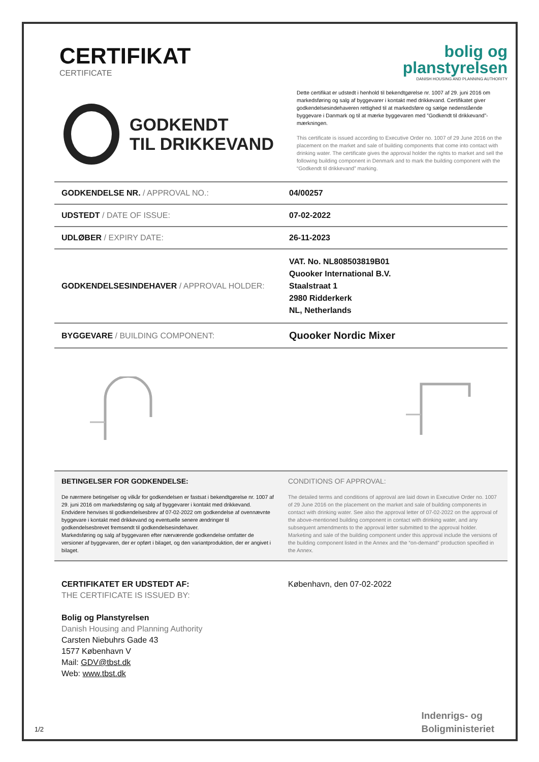CERTIFIKAT
CERTIFICATE
bolig og
planstyrelsen
DANISH HOUSING AND PLANNING AUTHORITY
GODKENDT
TIL DRIKKEVAND
Dette certifikat er udstedt i henhold til bekendtgørelse nr. 1007 af 29. juni 2016 om markedsføring og salg af byggevarer i kontakt med drikkevand. Certifikatet giver godkendelsesindehaveren rettighed til at markedsføre og sælge nedenstående byggevare i Danmark og til at mærke byggevaren med ”Godkendt til drikkevand”-mærkningen.
This certificate is issued according to Executive Order no. 1007 of 29 June 2016 on the placement on the market and sale of building components that come into contact with drinking water. The certificate gives the approval holder the rights to market and sell the following building component in Denmark and to mark the building component with the “Godkendt til drikkevand” marking.
| GODKENDELSE NR. / APPROVAL NO.: | 04/00257 |
| UDSTEDT / DATE OF ISSUE: | 07-02-2022 |
| UDLØBER / EXPIRY DATE: | 26-11-2023 |
| GODKENDELSESINDEHAVER / APPROVAL HOLDER: | VAT. No. NL808503819B01 Quooker International B.V. Staalstraat 1 2980 Ridderkerk NL, Netherlands |
| BYGGEVARE / BUILDING COMPONENT: | Quooker Nordic Mixer |
BETINGELSER FOR GODKENDELSE:
De nærmere betingelser og vilkår for godkendelsen er fastsat i bekendtgørelse nr. 1007 af 29. juni 2016 om markedsføring og salg af byggevarer i kontakt med drikkevand. Endvidere henvises til godkendelsesbrev af 07-02-2022 om godkendelse af ovennævnte byggevare i kontakt med drikkevand og eventuelle senere ændringer til godkendelsesbrevet fremsendt til godkendelsesindehaver.
Markedsføring og salg af byggevaren efter nærværende godkendelse omfatter de versioner af byggevaren, der er opført i bilaget, og den variantproduktion, der er angivet i bilaget.
CONDITIONS OF APPROVAL:
The detailed terms and conditions of approval are laid down in Executive Order no. 1007 of 29 June 2016 on the placement on the market and sale of building components in contact with drinking water. See also the approval letter of 07-02-2022 on the approval of the above-mentioned building component in contact with drinking water, and any subsequent amendments to the approval letter submitted to the approval holder.
Marketing and sale of the building component under this approval include the versions of the building component listed in the Annex and the “on-demand” production specified in the Annex.
CERTIFIKATET ER UDSTEDT AF:
THE CERTIFICATE IS ISSUED BY:
Bolig og Planstyrelsen
Danish Housing and Planning Authority
Carsten Niebuhrs Gade 43
1577 København V
Mail: GDV@tbst.dk
Web: www.tbst.dk
København, den 07-02-2022
1/2
Indenrigs- og
Boligministeriet